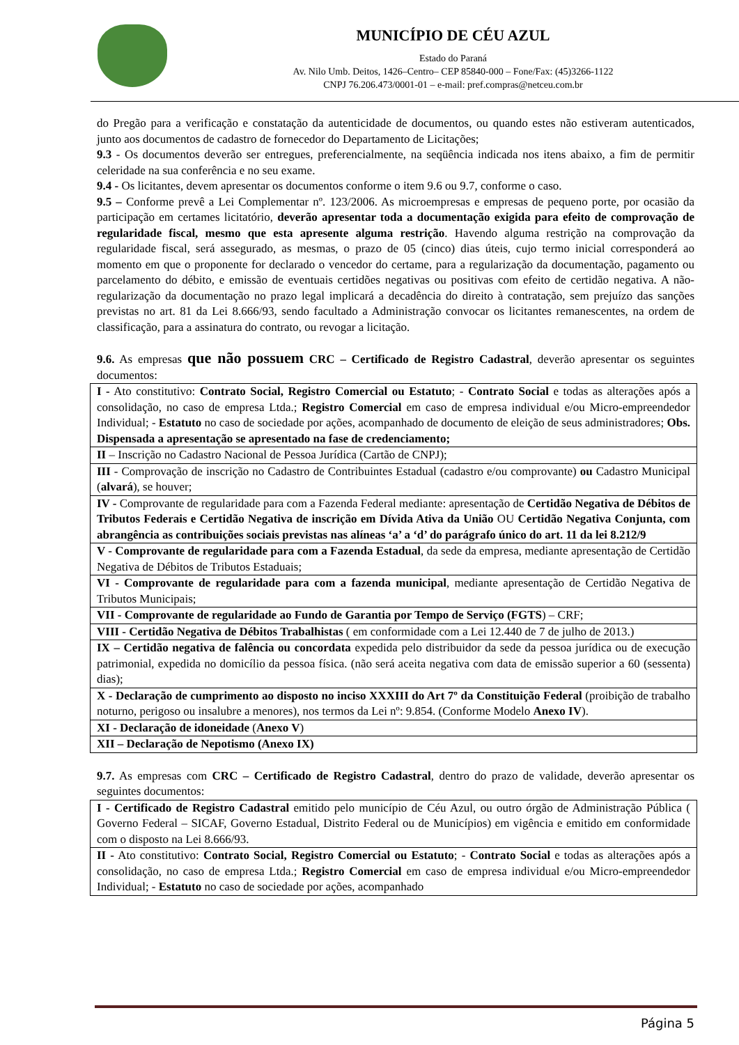MUNICÍPIO DE CÉU AZUL
Estado do Paraná
Av. Nilo Umb. Deitos, 1426–Centro– CEP 85840-000 – Fone/Fax: (45)3266-1122
CNPJ 76.206.473/0001-01 – e-mail: pref.compras@netceu.com.br
do Pregão para a verificação e constatação da autenticidade de documentos, ou quando estes não estiveram autenticados, junto aos documentos de cadastro de fornecedor do Departamento de Licitações;
9.3 - Os documentos deverão ser entregues, preferencialmente, na seqüência indicada nos itens abaixo, a fim de permitir celeridade na sua conferência e no seu exame.
9.4 - Os licitantes, devem apresentar os documentos conforme o item 9.6 ou 9.7, conforme o caso.
9.5 – Conforme prevê a Lei Complementar nº. 123/2006. As microempresas e empresas de pequeno porte, por ocasião da participação em certames licitatório, deverão apresentar toda a documentação exigida para efeito de comprovação de regularidade fiscal, mesmo que esta apresente alguma restrição. Havendo alguma restrição na comprovação da regularidade fiscal, será assegurado, as mesmas, o prazo de 05 (cinco) dias úteis, cujo termo inicial corresponderá ao momento em que o proponente for declarado o vencedor do certame, para a regularização da documentação, pagamento ou parcelamento do débito, e emissão de eventuais certidões negativas ou positivas com efeito de certidão negativa. A não-regularização da documentação no prazo legal implicará a decadência do direito à contratação, sem prejuízo das sanções previstas no art. 81 da Lei 8.666/93, sendo facultado a Administração convocar os licitantes remanescentes, na ordem de classificação, para a assinatura do contrato, ou revogar a licitação.
9.6. As empresas que não possuem CRC – Certificado de Registro Cadastral, deverão apresentar os seguintes documentos:
| I - Ato constitutivo: Contrato Social, Registro Comercial ou Estatuto ; - Contrato Social e todas as alterações após a consolidação, no caso de empresa Ltda.; Registro Comercial em caso de empresa individual e/ou Micro-empreendedor Individual; - Estatuto no caso de sociedade por ações, acompanhado de documento de eleição de seus administradores; Obs. Dispensada a apresentação se apresentado na fase de credenciamento; |
| II – Inscrição no Cadastro Nacional de Pessoa Jurídica (Cartão de CNPJ); |
| III - Comprovação de inscrição no Cadastro de Contribuintes Estadual (cadastro e/ou comprovante) ou Cadastro Municipal ( alvará ), se houver; |
| IV - Comprovante de regularidade para com a Fazenda Federal mediante: apresentação de Certidão Negativa de Débitos de Tributos Federais e Certidão Negativa de inscrição em Dívida Ativa da União OU Certidão Negativa Conjunta, com abrangência as contribuições sociais previstas nas alíneas ‘a’ a ‘d’ do parágrafo único do art. 11 da lei 8.212/9 |
| V - Comprovante de regularidade para com a Fazenda Estadual , da sede da empresa, mediante apresentação de Certidão Negativa de Débitos de Tributos Estaduais; |
| VI - Comprovante de regularidade para com a fazenda municipal , mediante apresentação de Certidão Negativa de Tributos Municipais; |
| VII - Comprovante de regularidade ao Fundo de Garantia por Tempo de Serviço (FGTS ) – CRF; |
| VIII - Certidão Negativa de Débitos Trabalhistas ( em conformidade com a Lei 12.440 de 7 de julho de 2013.) |
| IX – Certidão negativa de falência ou concordata expedida pelo distribuidor da sede da pessoa jurídica ou de execução patrimonial, expedida no domicílio da pessoa física. (não será aceita negativa com data de emissão superior a 60 (sessenta) dias); |
| X - Declaração de cumprimento ao disposto no inciso XXXIII do Art 7º da Constituição Federal (proibição de trabalho noturno, perigoso ou insalubre a menores), nos termos da Lei nº: 9.854. (Conforme Modelo Anexo IV ). |
| XI - Declaração de idoneidade ( Anexo V ) |
| XII – Declaração de Nepotismo (Anexo IX) |
9.7. As empresas com CRC – Certificado de Registro Cadastral, dentro do prazo de validade, deverão apresentar os seguintes documentos:
| I - Certificado de Registro Cadastral emitido pelo município de Céu Azul, ou outro órgão de Administração Pública ( Governo Federal – SICAF, Governo Estadual, Distrito Federal ou de Municípios) em vigência e emitido em conformidade com o disposto na Lei 8.666/93. |
| II - Ato constitutivo: Contrato Social, Registro Comercial ou Estatuto ; - Contrato Social e todas as alterações após a consolidação, no caso de empresa Ltda.; Registro Comercial em caso de empresa individual e/ou Micro-empreendedor Individual; - Estatuto no caso de sociedade por ações, acompanhado |
Página 5